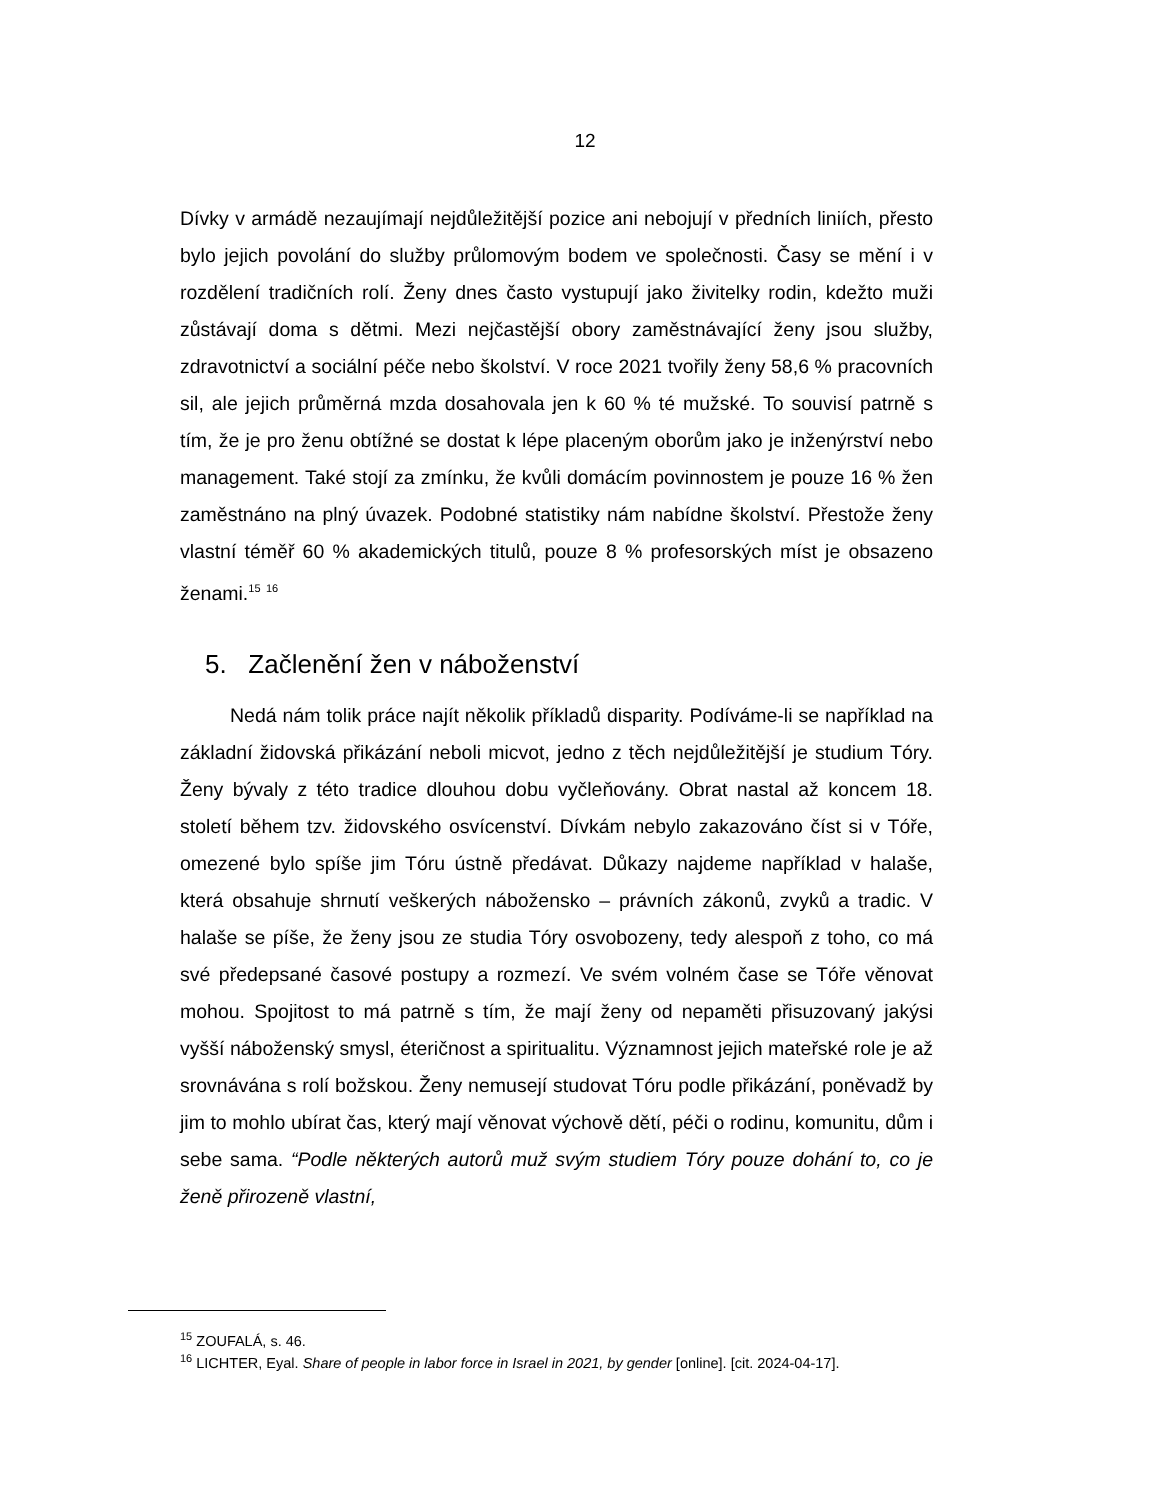12
Dívky v armádě nezaujímají nejdůležitější pozice ani nebojují v předních liniích, přesto bylo jejich povolání do služby průlomovým bodem ve společnosti. Časy se mění i v rozdělení tradičních rolí. Ženy dnes často vystupují jako živitelky rodin, kdežto muži zůstávají doma s dětmi. Mezi nejčastější obory zaměstnávající ženy jsou služby, zdravotnictví a sociální péče nebo školství. V roce 2021 tvořily ženy 58,6 % pracovních sil, ale jejich průměrná mzda dosahovala jen k 60 % té mužské. To souvisí patrně s tím, že je pro ženu obtížné se dostat k lépe placeným oborům jako je inženýrství nebo management. Také stojí za zmínku, že kvůli domácím povinnostem je pouze 16 % žen zaměstnáno na plný úvazek. Podobné statistiky nám nabídne školství. Přestože ženy vlastní téměř 60 % akademických titulů, pouze 8 % profesorských míst je obsazeno ženami.<sup>15</sup> <sup>16</sup>
5. Začlenění žen v náboženství
Nedá nám tolik práce najít několik příkladů disparity. Podíváme-li se například na základní židovská přikázání neboli micvot, jedno z těch nejdůležitější je studium Tóry. Ženy bývaly z této tradice dlouhou dobu vyčleňovány. Obrat nastal až koncem 18. století během tzv. židovského osvícenství. Dívkám nebylo zakazováno číst si v Tóře, omezené bylo spíše jim Tóru ústně předávat. Důkazy najdeme například v halaše, která obsahuje shrnutí veškerých nábožensko – právních zákonů, zvyků a tradic. V halaše se píše, že ženy jsou ze studia Tóry osvobozeny, tedy alespoň z toho, co má své předepsané časové postupy a rozmezí. Ve svém volném čase se Tóře věnovat mohou. Spojitost to má patrně s tím, že mají ženy od nepaměti přisuzovaný jakýsi vyšší náboženský smysl, éteričnost a spiritualitu. Významnost jejich mateřské role je až srovnávána s rolí božskou. Ženy nemusejí studovat Tóru podle přikázání, poněvadž by jim to mohlo ubírat čas, který mají věnovat výchově dětí, péči o rodinu, komunitu, dům i sebe sama. “Podle některých autorů muž svým studiem Tóry pouze dohání to, co je ženě přirozeně vlastní,
<sup>15</sup> ZOUFALÁ, s. 46.
<sup>16</sup> LICHTER, Eyal. Share of people in labor force in Israel in 2021, by gender [online]. [cit. 2024-04-17].